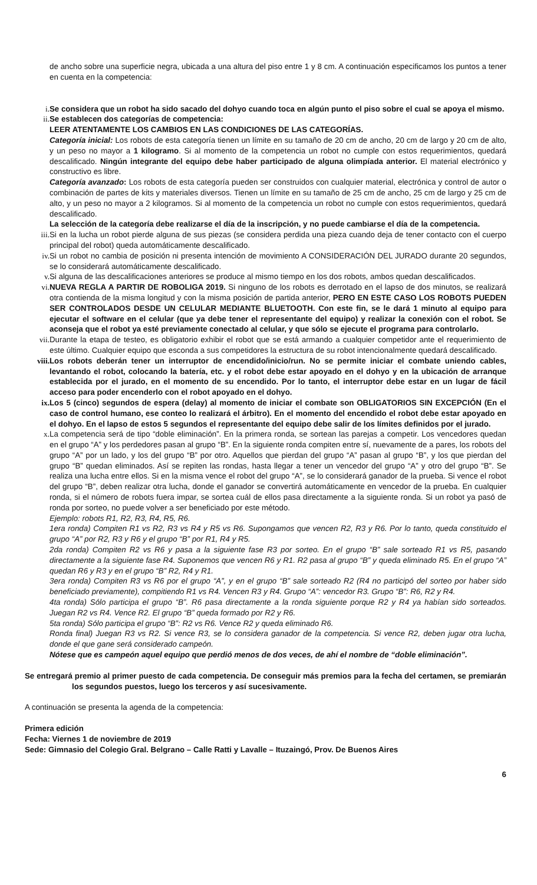de ancho sobre una superficie negra, ubicada a una altura del piso entre 1 y 8 cm. A continuación especificamos los puntos a tener en cuenta en la competencia:
i. Se considera que un robot ha sido sacado del dohyo cuando toca en algún punto el piso sobre el cual se apoya el mismo.
ii. Se establecen dos categorías de competencia:
LEER ATENTAMENTE LOS CAMBIOS EN LAS CONDICIONES DE LAS CATEGORÍAS.
Categoría inicial: Los robots de esta categoría tienen un límite en su tamaño de 20 cm de ancho, 20 cm de largo y 20 cm de alto, y un peso no mayor a 1 kilogramo. Si al momento de la competencia un robot no cumple con estos requerimientos, quedará descalificado. Ningún integrante del equipo debe haber participado de alguna olimpíada anterior. El material electrónico y constructivo es libre.
Categoría avanzado: Los robots de esta categoría pueden ser construidos con cualquier material, electrónica y control de autor o combinación de partes de kits y materiales diversos. Tienen un límite en su tamaño de 25 cm de ancho, 25 cm de largo y 25 cm de alto, y un peso no mayor a 2 kilogramos. Si al momento de la competencia un robot no cumple con estos requerimientos, quedará descalificado.
La selección de la categoría debe realizarse el día de la inscripción, y no puede cambiarse el día de la competencia.
iii. Si en la lucha un robot pierde alguna de sus piezas (se considera perdida una pieza cuando deja de tener contacto con el cuerpo principal del robot) queda automáticamente descalificado.
iv. Si un robot no cambia de posición ni presenta intención de movimiento A CONSIDERACIÓN DEL JURADO durante 20 segundos, se lo considerará automáticamente descalificado.
v. Si alguna de las descalificaciones anteriores se produce al mismo tiempo en los dos robots, ambos quedan descalificados.
vi. NUEVA REGLA A PARTIR DE ROBOLIGA 2019. Si ninguno de los robots es derrotado en el lapso de dos minutos, se realizará otra contienda de la misma longitud y con la misma posición de partida anterior, PERO EN ESTE CASO LOS ROBOTS PUEDEN SER CONTROLADOS DESDE UN CELULAR MEDIANTE BLUETOOTH. Con este fin, se le dará 1 minuto al equipo para ejecutar el software en el celular (que ya debe tener el representante del equipo) y realizar la conexión con el robot. Se aconseja que el robot ya esté previamente conectado al celular, y que sólo se ejecute el programa para controlarlo.
vii. Durante la etapa de testeo, es obligatorio exhibir el robot que se está armando a cualquier competidor ante el requerimiento de este último. Cualquier equipo que esconda a sus competidores la estructura de su robot intencionalmente quedará descalificado.
viii. Los robots deberán tener un interruptor de encendido/inicio/run. No se permite iniciar el combate uniendo cables, levantando el robot, colocando la batería, etc. y el robot debe estar apoyado en el dohyo y en la ubicación de arranque establecida por el jurado, en el momento de su encendido. Por lo tanto, el interruptor debe estar en un lugar de fácil acceso para poder encenderlo con el robot apoyado en el dohyo.
ix. Los 5 (cinco) segundos de espera (delay) al momento de iniciar el combate son OBLIGATORIOS SIN EXCEPCIÓN (En el caso de control humano, ese conteo lo realizará el árbitro). En el momento del encendido el robot debe estar apoyado en el dohyo. En el lapso de estos 5 segundos el representante del equipo debe salir de los límites definidos por el jurado.
x. La competencia será de tipo “doble eliminación”. En la primera ronda, se sortean las parejas a competir. Los vencedores quedan en el grupo “A” y los perdedores pasan al grupo “B”. En la siguiente ronda compiten entre sí, nuevamente de a pares, los robots del grupo “A” por un lado, y los del grupo “B” por otro. Aquellos que pierdan del grupo “A” pasan al grupo “B”, y los que pierdan del grupo “B” quedan eliminados. Así se repiten las rondas, hasta llegar a tener un vencedor del grupo “A” y otro del grupo “B”. Se realiza una lucha entre ellos. Si en la misma vence el robot del grupo “A”, se lo considerará ganador de la prueba. Si vence el robot del grupo “B”, deben realizar otra lucha, donde el ganador se convertirá automáticamente en vencedor de la prueba. En cualquier ronda, si el número de robots fuera impar, se sortea cuál de ellos pasa directamente a la siguiente ronda. Si un robot ya pasó de ronda por sorteo, no puede volver a ser beneficiado por este método.
Ejemplo: robots R1, R2, R3, R4, R5, R6.
1era ronda) Compiten R1 vs R2, R3 vs R4 y R5 vs R6. Supongamos que vencen R2, R3 y R6. Por lo tanto, queda constituido el grupo “A” por R2, R3 y R6 y el grupo “B” por R1, R4 y R5.
2da ronda) Compiten R2 vs R6 y pasa a la siguiente fase R3 por sorteo. En el grupo “B” sale sorteado R1 vs R5, pasando directamente a la siguiente fase R4. Suponemos que vencen R6 y R1. R2 pasa al grupo “B” y queda eliminado R5. En el grupo “A” quedan R6 y R3 y en el grupo “B” R2, R4 y R1.
3era ronda) Compiten R3 vs R6 por el grupo “A”, y en el grupo “B” sale sorteado R2 (R4 no participó del sorteo por haber sido beneficiado previamente), compitiendo R1 vs R4. Vencen R3 y R4. Grupo “A”: vencedor R3. Grupo “B”: R6, R2 y R4.
4ta ronda) Sólo participa el grupo “B”. R6 pasa directamente a la ronda siguiente porque R2 y R4 ya habían sido sorteados. Juegan R2 vs R4. Vence R2. El grupo “B” queda formado por R2 y R6.
5ta ronda) Sólo participa el grupo “B”: R2 vs R6. Vence R2 y queda eliminado R6.
Ronda final) Juegan R3 vs R2. Si vence R3, se lo considera ganador de la competencia. Si vence R2, deben jugar otra lucha, donde el que gane será considerado campeón.
Nótese que es campeón aquel equipo que perdió menos de dos veces, de ahí el nombre de “doble eliminación”.
Se entregará premio al primer puesto de cada competencia. De conseguir más premios para la fecha del certamen, se premiarán los segundos puestos, luego los terceros y así sucesivamente.
A continuación se presenta la agenda de la competencia:
Primera edición
Fecha: Viernes 1 de noviembre de 2019
Sede: Gimnasio del Colegio Gral. Belgrano – Calle Ratti y Lavalle – Ituzaingó, Prov. De Buenos Aires
6